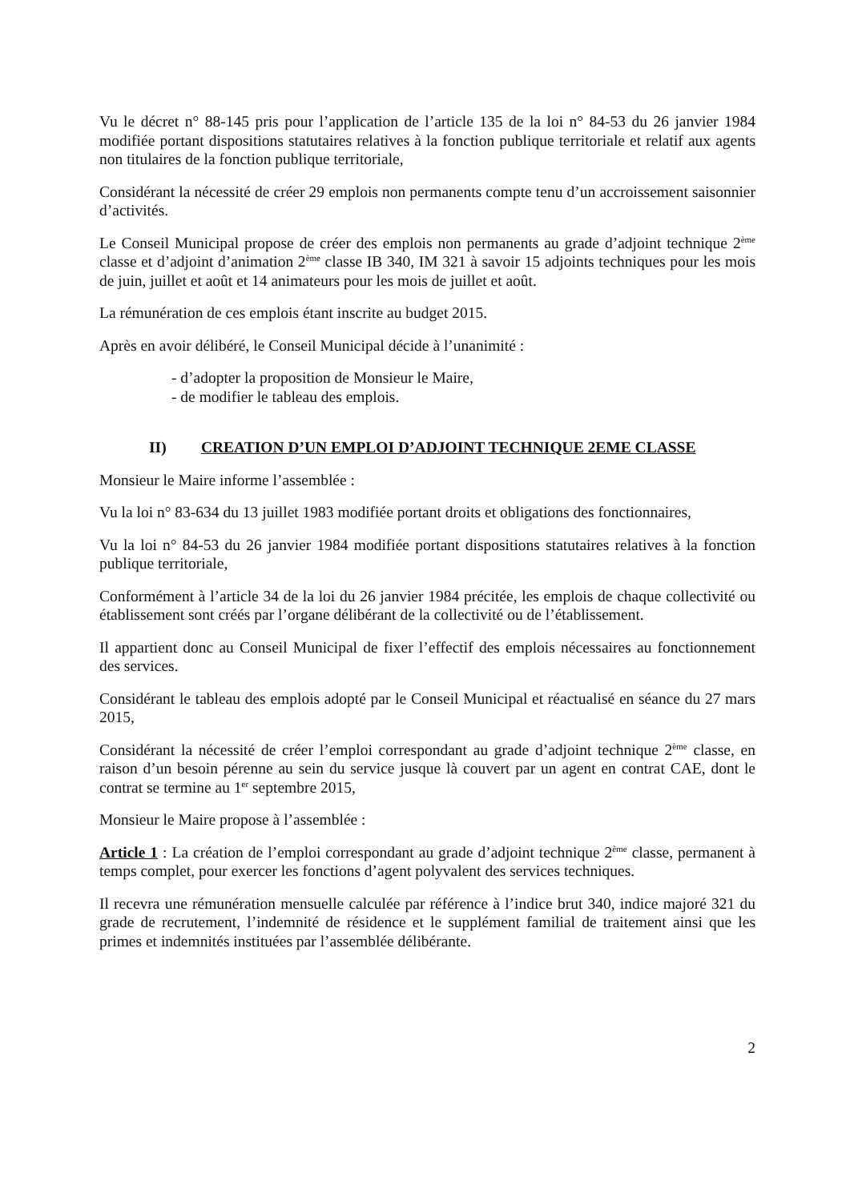Vu le décret n° 88-145 pris pour l’application de l’article 135 de la loi n° 84-53 du 26 janvier 1984 modifiée portant dispositions statutaires relatives à la fonction publique territoriale et relatif aux agents non titulaires de la fonction publique territoriale,
Considérant la nécessité de créer 29 emplois non permanents compte tenu d’un accroissement saisonnier d’activités.
Le Conseil Municipal propose de créer des emplois non permanents au grade d’adjoint technique 2<sup>ème</sup> classe et d’adjoint d’animation 2<sup>ème</sup> classe IB 340, IM 321 à savoir 15 adjoints techniques pour les mois de juin, juillet et août et 14 animateurs pour les mois de juillet et août.
La rémunération de ces emplois étant inscrite au budget 2015.
Après en avoir délibéré, le Conseil Municipal décide à l’unanimité :
- d’adopter la proposition de Monsieur le Maire,
- de modifier le tableau des emplois.
II) CREATION D’UN EMPLOI D’ADJOINT TECHNIQUE 2EME CLASSE
Monsieur le Maire informe l’assemblée :
Vu la loi n° 83-634 du 13 juillet 1983 modifiée portant droits et obligations des fonctionnaires,
Vu la loi n° 84-53 du 26 janvier 1984 modifiée portant dispositions statutaires relatives à la fonction publique territoriale,
Conformément à l’article 34 de la loi du 26 janvier 1984 précitée, les emplois de chaque collectivité ou établissement sont créés par l’organe délibérant de la collectivité ou de l’établissement.
Il appartient donc au Conseil Municipal de fixer l’effectif des emplois nécessaires au fonctionnement des services.
Considérant le tableau des emplois adopté par le Conseil Municipal et réactualisé en séance du 27 mars 2015,
Considérant la nécessité de créer l’emploi correspondant au grade d’adjoint technique 2<sup>ème</sup> classe, en raison d’un besoin pérenne au sein du service jusque là couvert par un agent en contrat CAE, dont le contrat se termine au 1<sup>er</sup> septembre 2015,
Monsieur le Maire propose à l’assemblée :
Article 1 : La création de l’emploi correspondant au grade d’adjoint technique 2<sup>ème</sup> classe, permanent à temps complet, pour exercer les fonctions d’agent polyvalent des services techniques.
Il recevra une rémunération mensuelle calculée par référence à l’indice brut 340, indice majoré 321 du grade de recrutement, l’indemnité de résidence et le supplément familial de traitement ainsi que les primes et indemnités instituées par l’assemblée délibérante.
2